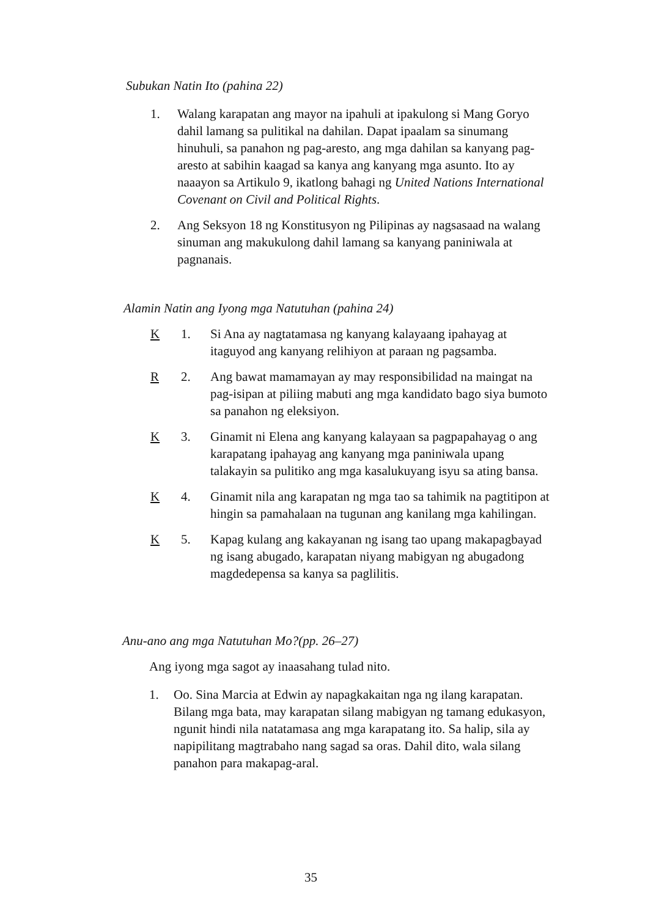Subukan Natin Ito (pahina 22)
1. Walang karapatan ang mayor na ipahuli at ipakulong si Mang Goryo dahil lamang sa pulitikal na dahilan. Dapat ipaalam sa sinumang hinuhuli, sa panahon ng pag-aresto, ang mga dahilan sa kanyang pag-aresto at sabihin kaagad sa kanya ang kanyang mga asunto. Ito ay naaayon sa Artikulo 9, ikatlong bahagi ng United Nations International Covenant on Civil and Political Rights.
2. Ang Seksyon 18 ng Konstitusyon ng Pilipinas ay nagsasaad na walang sinuman ang makukulong dahil lamang sa kanyang paniniwala at pagnanais.
Alamin Natin ang Iyong mga Natutuhan (pahina 24)
K 1. Si Ana ay nagtatamasa ng kanyang kalayaang ipahayag at itaguyod ang kanyang relihiyon at paraan ng pagsamba.
R 2. Ang bawat mamamayan ay may responsibilidad na maingat na pag-isipan at piliing mabuti ang mga kandidato bago siya bumoto sa panahon ng eleksiyon.
K 3. Ginamit ni Elena ang kanyang kalayaan sa pagpapahayag o ang karapatang ipahayag ang kanyang mga paniniwala upang talakayin sa pulitiko ang mga kasalukuyang isyu sa ating bansa.
K 4. Ginamit nila ang karapatan ng mga tao sa tahimik na pagtitipon at hingin sa pamahalaan na tugunan ang kanilang mga kahilingan.
K 5. Kapag kulang ang kakayanan ng isang tao upang makapagbayad ng isang abugado, karapatan niyang mabigyan ng abugadong magdedepensa sa kanya sa paglilitis.
Anu-ano ang mga Natutuhan Mo?(pp. 26–27)
Ang iyong mga sagot ay inaasahang tulad nito.
1. Oo. Sina Marcia at Edwin ay napagkakaitan nga ng ilang karapatan. Bilang mga bata, may karapatan silang mabigyan ng tamang edukasyon, ngunit hindi nila natatamasa ang mga karapatang ito. Sa halip, sila ay napipilitang magtrabaho nang sagad sa oras. Dahil dito, wala silang panahon para makapag-aral.
35